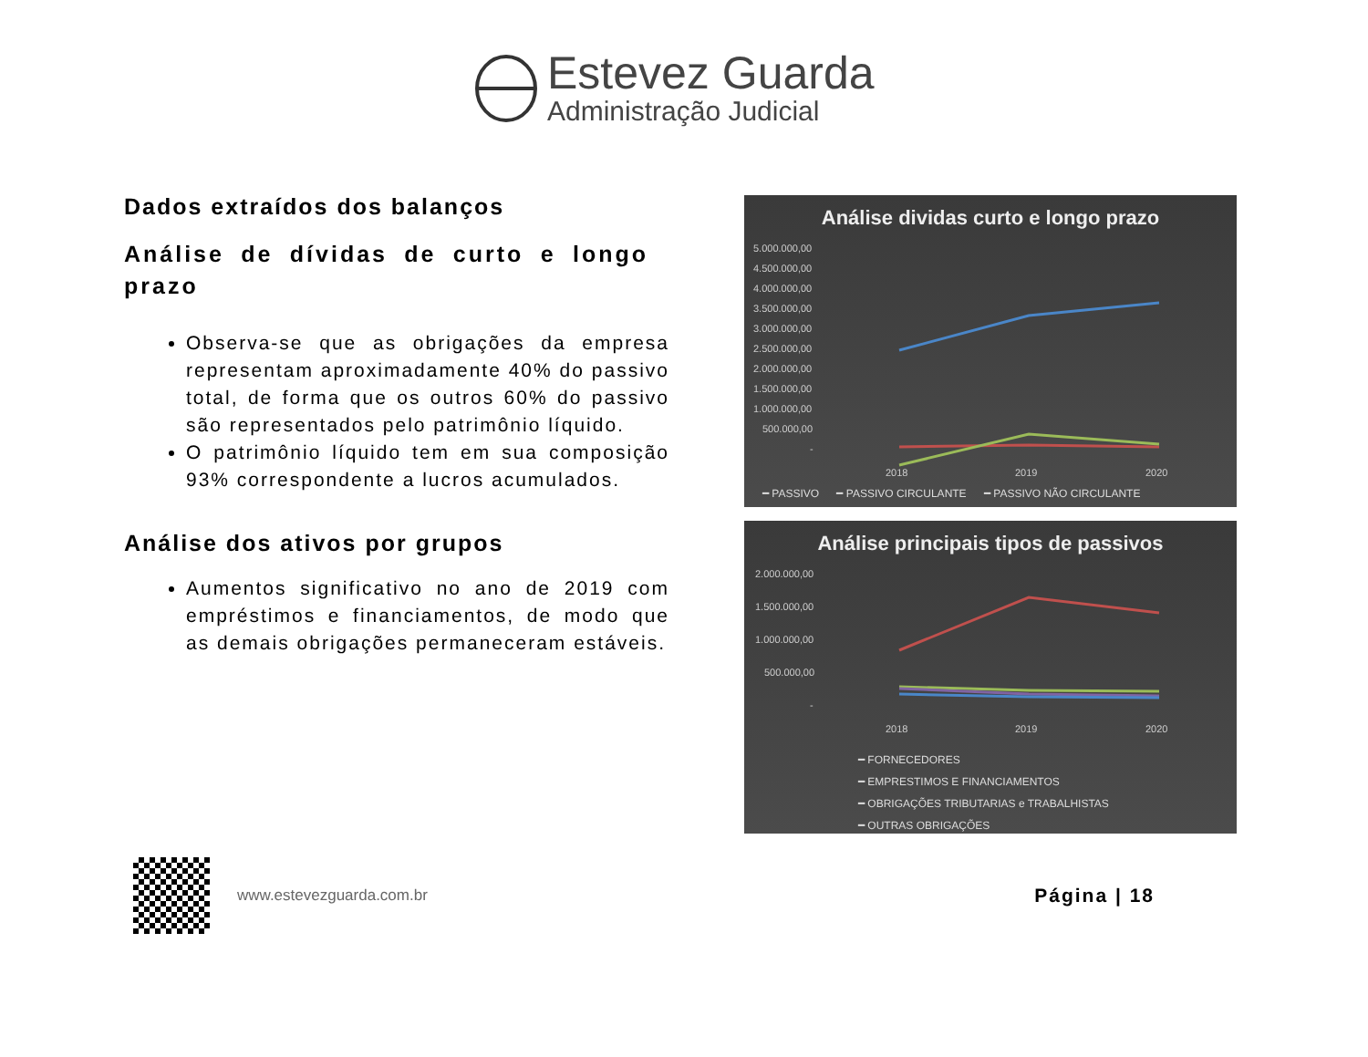Estevez Guarda
Administração Judicial
Dados extraídos dos balanços
Análise de dívidas de curto e longo prazo
Observa-se que as obrigações da empresa representam aproximadamente 40% do passivo total, de forma que os outros 60% do passivo são representados pelo patrimônio líquido.
O patrimônio líquido tem em sua composição 93% correspondente a lucros acumulados.
Análise dos ativos por grupos
Aumentos significativo no ano de 2019 com empréstimos e financiamentos, de modo que as demais obrigações permaneceram estáveis.
Análise dividas curto e longo prazo
5.000.000,00
4.500.000,00
4.000.000,00
3.500.000,00
3.000.000,00
2.500.000,00
2.000.000,00
1.500.000,00
1.000.000,00
500.000,00
-
2018
2019
2020
━ PASSIVO ━ PASSIVO CIRCULANTE ━ PASSIVO NÃO CIRCULANTE
Análise principais tipos de passivos
2.000.000,00
1.500.000,00
1.000.000,00
500.000,00
-
2018
2019
2020
━ FORNECEDORES
━ EMPRESTIMOS E FINANCIAMENTOS
━ OBRIGAÇÕES TRIBUTARIAS e TRABALHISTAS
━ OUTRAS OBRIGAÇÕES
www.estevezguarda.com.br
Página | 18